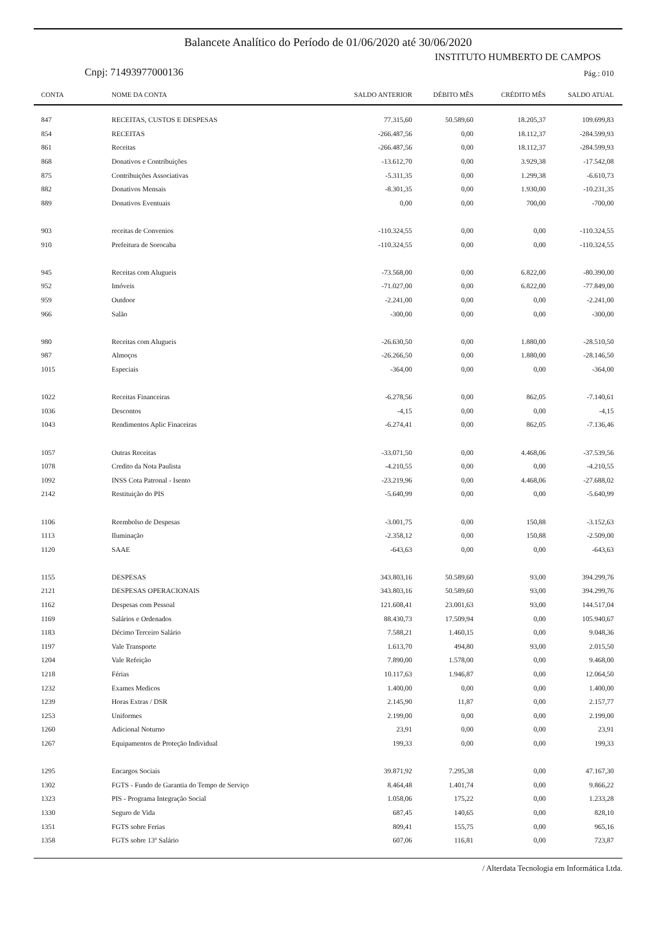Balancete Analítico do Período de 01/06/2020 até 30/06/2020
INSTITUTO HUMBERTO DE CAMPOS
Cnpj: 71493977000136 Pág.: 010
| CONTA | NOME DA CONTA | SALDO ANTERIOR | DÉBITO MÊS | CRÉDITO MÊS | SALDO ATUAL |
| --- | --- | --- | --- | --- | --- |
| 847 | RECEITAS, CUSTOS E DESPESAS | 77.315,60 | 50.589,60 | 18.205,37 | 109.699,83 |
| 854 | RECEITAS | -266.487,56 | 0,00 | 18.112,37 | -284.599,93 |
| 861 | Receitas | -266.487,56 | 0,00 | 18.112,37 | -284.599,93 |
| 868 | Donativos e Contribuições | -13.612,70 | 0,00 | 3.929,38 | -17.542,08 |
| 875 | Contribuições Associativas | -5.311,35 | 0,00 | 1.299,38 | -6.610,73 |
| 882 | Donativos Mensais | -8.301,35 | 0,00 | 1.930,00 | -10.231,35 |
| 889 | Donativos Eventuais | 0,00 | 0,00 | 700,00 | -700,00 |
| 903 | receitas de Convenios | -110.324,55 | 0,00 | 0,00 | -110.324,55 |
| 910 | Prefeitura de Sorocaba | -110.324,55 | 0,00 | 0,00 | -110.324,55 |
| 945 | Receitas com Alugueis | -73.568,00 | 0,00 | 6.822,00 | -80.390,00 |
| 952 | Imóveis | -71.027,00 | 0,00 | 6.822,00 | -77.849,00 |
| 959 | Outdoor | -2.241,00 | 0,00 | 0,00 | -2.241,00 |
| 966 | Salão | -300,00 | 0,00 | 0,00 | -300,00 |
| 980 | Receitas com Alugueis | -26.630,50 | 0,00 | 1.880,00 | -28.510,50 |
| 987 | Almoços | -26.266,50 | 0,00 | 1.880,00 | -28.146,50 |
| 1015 | Especiais | -364,00 | 0,00 | 0,00 | -364,00 |
| 1022 | Receitas Financeiras | -6.278,56 | 0,00 | 862,05 | -7.140,61 |
| 1036 | Descontos | -4,15 | 0,00 | 0,00 | -4,15 |
| 1043 | Rendimentos Aplic Finaceiras | -6.274,41 | 0,00 | 862,05 | -7.136,46 |
| 1057 | Outras Receitas | -33.071,50 | 0,00 | 4.468,06 | -37.539,56 |
| 1078 | Credito da Nota Paulista | -4.210,55 | 0,00 | 0,00 | -4.210,55 |
| 1092 | INSS Cota Patronal - Isento | -23.219,96 | 0,00 | 4.468,06 | -27.688,02 |
| 2142 | Restituição do PIS | -5.640,99 | 0,00 | 0,00 | -5.640,99 |
| 1106 | Reembolso de Despesas | -3.001,75 | 0,00 | 150,88 | -3.152,63 |
| 1113 | Iluminação | -2.358,12 | 0,00 | 150,88 | -2.509,00 |
| 1120 | SAAE | -643,63 | 0,00 | 0,00 | -643,63 |
| 1155 | DESPESAS | 343.803,16 | 50.589,60 | 93,00 | 394.299,76 |
| 2121 | DESPESAS OPERACIONAIS | 343.803,16 | 50.589,60 | 93,00 | 394.299,76 |
| 1162 | Despesas com Pessoal | 121.608,41 | 23.001,63 | 93,00 | 144.517,04 |
| 1169 | Salários e Ordenados | 88.430,73 | 17.509,94 | 0,00 | 105.940,67 |
| 1183 | Décimo Terceiro Salário | 7.588,21 | 1.460,15 | 0,00 | 9.048,36 |
| 1197 | Vale Transporte | 1.613,70 | 494,80 | 93,00 | 2.015,50 |
| 1204 | Vale Refeição | 7.890,00 | 1.578,00 | 0,00 | 9.468,00 |
| 1218 | Férias | 10.117,63 | 1.946,87 | 0,00 | 12.064,50 |
| 1232 | Exames Medicos | 1.400,00 | 0,00 | 0,00 | 1.400,00 |
| 1239 | Horas Extras / DSR | 2.145,90 | 11,87 | 0,00 | 2.157,77 |
| 1253 | Uniformes | 2.199,00 | 0,00 | 0,00 | 2.199,00 |
| 1260 | Adicional Noturno | 23,91 | 0,00 | 0,00 | 23,91 |
| 1267 | Equipamentos de Proteção Individual | 199,33 | 0,00 | 0,00 | 199,33 |
| 1295 | Encargos Sociais | 39.871,92 | 7.295,38 | 0,00 | 47.167,30 |
| 1302 | FGTS - Fundo de Garantia do Tempo de Serviço | 8.464,48 | 1.401,74 | 0,00 | 9.866,22 |
| 1323 | PIS - Programa Integração Social | 1.058,06 | 175,22 | 0,00 | 1.233,28 |
| 1330 | Seguro de Vida | 687,45 | 140,65 | 0,00 | 828,10 |
| 1351 | FGTS sobre Ferias | 809,41 | 155,75 | 0,00 | 965,16 |
| 1358 | FGTS sobre 13º Salário | 607,06 | 116,81 | 0,00 | 723,87 |
/ Alterdata Tecnologia em Informática Ltda.